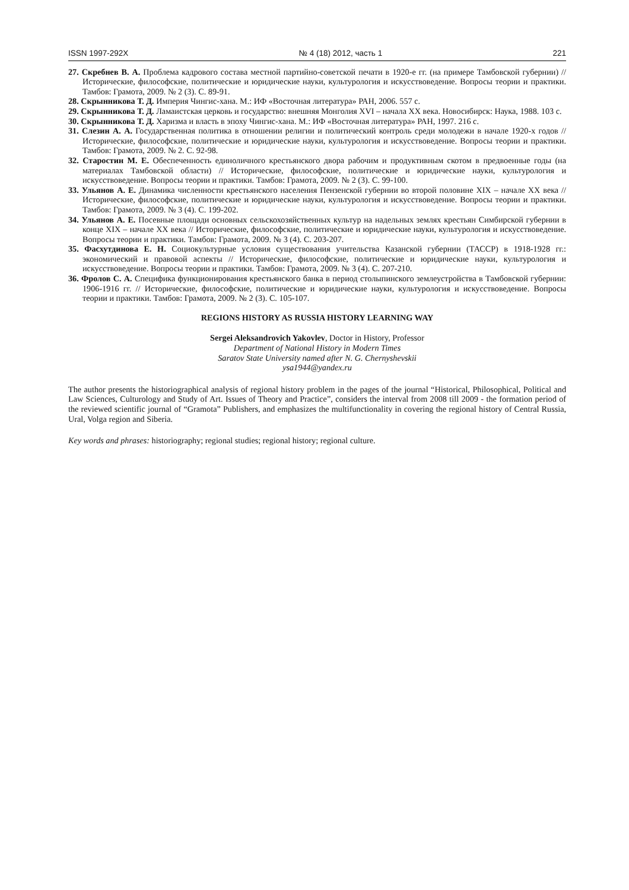ISSN 1997-292X № 4 (18) 2012, часть 1 221
27. Скребнев В. А. Проблема кадрового состава местной партийно-советской печати в 1920-е гг. (на примере Тамбовской губернии) // Исторические, философские, политические и юридические науки, культурология и искусствоведение. Вопросы теории и практики. Тамбов: Грамота, 2009. № 2 (3). С. 89-91.
28. Скрынникова Т. Д. Империя Чингис-хана. М.: ИФ «Восточная литература» РАН, 2006. 557 с.
29. Скрынникова Т. Д. Ламаистская церковь и государство: внешняя Монголия XVI – начала XX века. Новосибирск: Наука, 1988. 103 с.
30. Скрынникова Т. Д. Харизма и власть в эпоху Чингис-хана. М.: ИФ «Восточная литература» РАН, 1997. 216 с.
31. Слезин А. А. Государственная политика в отношении религии и политический контроль среди молодежи в начале 1920-х годов // Исторические, философские, политические и юридические науки, культурология и искусствоведение. Вопросы теории и практики. Тамбов: Грамота, 2009. № 2. С. 92-98.
32. Старостин М. Е. Обеспеченность единоличного крестьянского двора рабочим и продуктивным скотом в предвоенные годы (на материалах Тамбовской области) // Исторические, философские, политические и юридические науки, культурология и искусствоведение. Вопросы теории и практики. Тамбов: Грамота, 2009. № 2 (3). С. 99-100.
33. Ульянов А. Е. Динамика численности крестьянского населения Пензенской губернии во второй половине XIX – начале XX века // Исторические, философские, политические и юридические науки, культурология и искусствоведение. Вопросы теории и практики. Тамбов: Грамота, 2009. № 3 (4). С. 199-202.
34. Ульянов А. Е. Посевные площади основных сельскохозяйственных культур на надельных землях крестьян Симбирской губернии в конце XIX – начале XX века // Исторические, философские, политические и юридические науки, культурология и искусствоведение. Вопросы теории и практики. Тамбов: Грамота, 2009. № 3 (4). С. 203-207.
35. Фасхутдинова Е. Н. Социокультурные условия существования учительства Казанской губернии (ТАССР) в 1918-1928 гг.: экономический и правовой аспекты // Исторические, философские, политические и юридические науки, культурология и искусствоведение. Вопросы теории и практики. Тамбов: Грамота, 2009. № 3 (4). С. 207-210.
36. Фролов С. А. Специфика функционирования крестьянского банка в период столыпинского землеустройства в Тамбовской губернии: 1906-1916 гг. // Исторические, философские, политические и юридические науки, культурология и искусствоведение. Вопросы теории и практики. Тамбов: Грамота, 2009. № 2 (3). С. 105-107.
REGIONS HISTORY AS RUSSIA HISTORY LEARNING WAY
Sergei Aleksandrovich Yakovlev, Doctor in History, Professor
Department of National History in Modern Times
Saratov State University named after N. G. Chernyshevskii
ysa1944@yandex.ru
The author presents the historiographical analysis of regional history problem in the pages of the journal “Historical, Philosophical, Political and Law Sciences, Culturology and Study of Art. Issues of Theory and Practice”, considers the interval from 2008 till 2009 - the formation period of the reviewed scientific journal of “Gramota” Publishers, and emphasizes the multifunctionality in covering the regional history of Central Russia, Ural, Volga region and Siberia.
Key words and phrases: historiography; regional studies; regional history; regional culture.